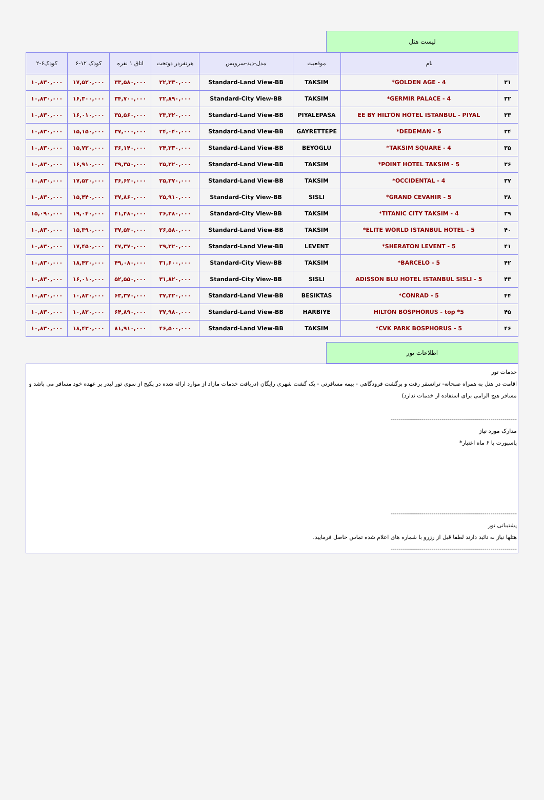لیست هتل
| نام | | موقعیت | مدل-دید-سرویس | هرنفردر دوتخت | اتاق ۱ نفره | کودک ۱۲-۶ | کودک۶-۲ |
| --- | --- | --- | --- | --- | --- | --- | --- |
| ۳۱ | GOLDEN AGE - 4* | TAKSIM | Standard-Land View-BB | ۲۲,۳۳۰,۰۰۰ | ۳۳,۵۸۰,۰۰۰ | ۱۷,۵۲۰,۰۰۰ | ۱۰,۸۳۰,۰۰۰ |
| ۳۲ | GERMIR PALACE - 4* | TAKSIM | Standard-City View-BB | ۲۲,۸۹۰,۰۰۰ | ۳۴,۷۰۰,۰۰۰ | ۱۶,۳۰۰,۰۰۰ | ۱۰,۸۳۰,۰۰۰ |
| ۳۳ | EE BY HILTON HOTEL ISTANBUL - PIYAL | PIYALEPASA | Standard-Land View-BB | ۲۳,۳۲۰,۰۰۰ | ۳۵,۵۶۰,۰۰۰ | ۱۶,۰۱۰,۰۰۰ | ۱۰,۸۳۰,۰۰۰ |
| ۳۴ | DEDEMAN - 5* | GAYRETTEPE | Standard-Land View-BB | ۲۴,۰۴۰,۰۰۰ | ۳۷,۰۰۰,۰۰۰ | ۱۵,۱۵۰,۰۰۰ | ۱۰,۸۳۰,۰۰۰ |
| ۳۵ | TAKSIM SQUARE - 4* | BEYOGLU | Standard-Land View-BB | ۲۴,۳۳۰,۰۰۰ | ۳۶,۱۴۰,۰۰۰ | ۱۵,۷۳۰,۰۰۰ | ۱۰,۸۳۰,۰۰۰ |
| ۳۶ | POINT HOTEL TAKSIM - 5* | TAKSIM | Standard-Land View-BB | ۲۵,۲۲۰,۰۰۰ | ۳۹,۳۵۰,۰۰۰ | ۱۶,۹۱۰,۰۰۰ | ۱۰,۸۳۰,۰۰۰ |
| ۳۷ | OCCIDENTAL - 4* | TAKSIM | Standard-Land View-BB | ۲۵,۳۷۰,۰۰۰ | ۳۶,۶۲۰,۰۰۰ | ۱۷,۵۲۰,۰۰۰ | ۱۰,۸۳۰,۰۰۰ |
| ۳۸ | GRAND CEVAHIR - 5* | SISLI | Standard-City View-BB | ۲۵,۹۱۰,۰۰۰ | ۳۷,۸۶۰,۰۰۰ | ۱۵,۴۴۰,۰۰۰ | ۱۰,۸۳۰,۰۰۰ |
| ۳۹ | TITANIC CITY TAKSIM - 4* | TAKSIM | Standard-City View-BB | ۲۶,۲۸۰,۰۰۰ | ۴۱,۴۸۰,۰۰۰ | ۱۹,۰۴۰,۰۰۰ | ۱۵,۰۹۰,۰۰۰ |
| ۴۰ | ELITE WORLD ISTANBUL HOTEL - 5* | TAKSIM | Standard-Land View-BB | ۲۶,۵۸۰,۰۰۰ | ۳۷,۵۳۰,۰۰۰ | ۱۵,۳۹۰,۰۰۰ | ۱۰,۸۳۰,۰۰۰ |
| ۴۱ | SHERATON LEVENT - 5* | LEVENT | Standard-Land View-BB | ۲۹,۲۲۰,۰۰۰ | ۴۷,۳۷۰,۰۰۰ | ۱۷,۴۵۰,۰۰۰ | ۱۰,۸۳۰,۰۰۰ |
| ۴۲ | BARCELO - 5* | TAKSIM | Standard-City View-BB | ۳۱,۶۰۰,۰۰۰ | ۴۹,۰۸۰,۰۰۰ | ۱۸,۴۳۰,۰۰۰ | ۱۰,۸۳۰,۰۰۰ |
| ۴۳ | ADISSON BLU HOTEL ISTANBUL SISLI - 5 | SISLI | Standard-City View-BB | ۳۱,۸۲۰,۰۰۰ | ۵۲,۵۵۰,۰۰۰ | ۱۶,۰۱۰,۰۰۰ | ۱۰,۸۳۰,۰۰۰ |
| ۴۴ | CONRAD - 5* | BESIKTAS | Standard-Land View-BB | ۳۷,۲۲۰,۰۰۰ | ۶۳,۳۷۰,۰۰۰ | ۱۰,۸۳۰,۰۰۰ | ۱۰,۸۳۰,۰۰۰ |
| ۴۵ | HILTON BOSPHORUS - top *5 | HARBIYE | Standard-Land View-BB | ۳۷,۹۸۰,۰۰۰ | ۶۴,۸۹۰,۰۰۰ | ۱۰,۸۳۰,۰۰۰ | ۱۰,۸۳۰,۰۰۰ |
| ۴۶ | CVK PARK BOSPHORUS - 5* | TAKSIM | Standard-Land View-BB | ۴۶,۵۰۰,۰۰۰ | ۸۱,۹۱۰,۰۰۰ | ۱۸,۴۳۰,۰۰۰ | ۱۰,۸۳۰,۰۰۰ |
اطلاعات تور
خدمات تور
اقامت در هتل به همراه صبحانه- ترانسفر رفت و برگشت فرودگاهی - بیمه مسافرتی - یک گشت شهری رایگان (دریافت خدمات مازاد از موارد ارائه شده در پکیج از سوی تور لیدر بر عهده خود مسافر می باشد و مسافر هیچ الزامی برای استفاده از خدمات ندارد)
--------------------------------------------------------------
مدارک مورد نیاز
پاسپورت با ۶ ماه اعتبار*
--------------------------------------------------------------
پشتیبانی تور
هتلها نیاز به تائید دارند لطفا قبل از رزرو با شماره های اعلام شده تماس حاصل فرمایید.
--------------------------------------------------------------